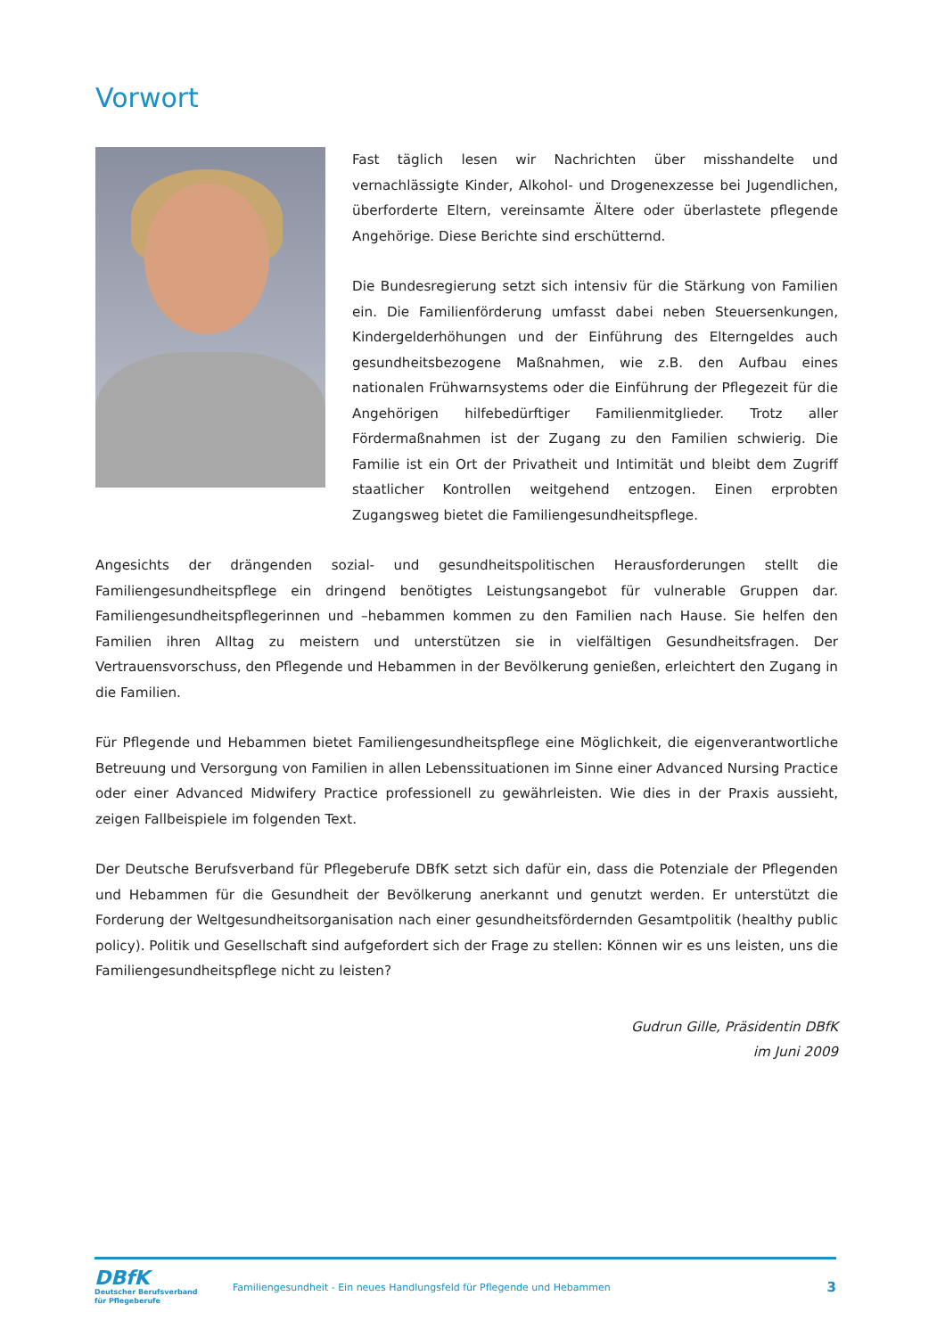Vorwort
Fast täglich lesen wir Nachrichten über misshandelte und vernachlässigte Kinder, Alkohol- und Drogenexzesse bei Jugendlichen, überforderte Eltern, vereinsamte Ältere oder überlastete pflegende Angehörige. Diese Berichte sind erschütternd.
Die Bundesregierung setzt sich intensiv für die Stärkung von Familien ein. Die Familienförderung umfasst dabei neben Steuersenkungen, Kindergelderhöhungen und der Einführung des Elterngeldes auch gesundheitsbezogene Maßnahmen, wie z.B. den Aufbau eines nationalen Frühwarnsystems oder die Einführung der Pflegezeit für die Angehörigen hilfebedürftiger Familienmitglieder. Trotz aller Fördermaßnahmen ist der Zugang zu den Familien schwierig. Die Familie ist ein Ort der Privatheit und Intimität und bleibt dem Zugriff staatlicher Kontrollen weitgehend entzogen. Einen erprobten Zugangsweg bietet die Familiengesundheitspflege.
Angesichts der drängenden sozial- und gesundheitspolitischen Herausforderungen stellt die Familiengesundheitspflege ein dringend benötigtes Leistungsangebot für vulnerable Gruppen dar. Familiengesundheitspflegerinnen und –hebammen kommen zu den Familien nach Hause. Sie helfen den Familien ihren Alltag zu meistern und unterstützen sie in vielfältigen Gesundheitsfragen. Der Vertrauensvorschuss, den Pflegende und Hebammen in der Bevölkerung genießen, erleichtert den Zugang in die Familien.
Für Pflegende und Hebammen bietet Familiengesundheitspflege eine Möglichkeit, die eigenverantwortliche Betreuung und Versorgung von Familien in allen Lebenssituationen im Sinne einer Advanced Nursing Practice oder einer Advanced Midwifery Practice professionell zu gewährleisten. Wie dies in der Praxis aussieht, zeigen Fallbeispiele im folgenden Text.
Der Deutsche Berufsverband für Pflegeberufe DBfK setzt sich dafür ein, dass die Potenziale der Pflegenden und Hebammen für die Gesundheit der Bevölkerung anerkannt und genutzt werden. Er unterstützt die Forderung der Weltgesundheitsorganisation nach einer gesundheitsfördernden Gesamtpolitik (healthy public policy). Politik und Gesellschaft sind aufgefordert sich der Frage zu stellen: Können wir es uns leisten, uns die Familiengesundheitspflege nicht zu leisten?
Gudrun Gille, Präsidentin DBfK
im Juni 2009
DBfK
Deutscher Berufsverband
für Pflegeberufe
Familiengesundheit - Ein neues Handlungsfeld für Pflegende und Hebammen
3